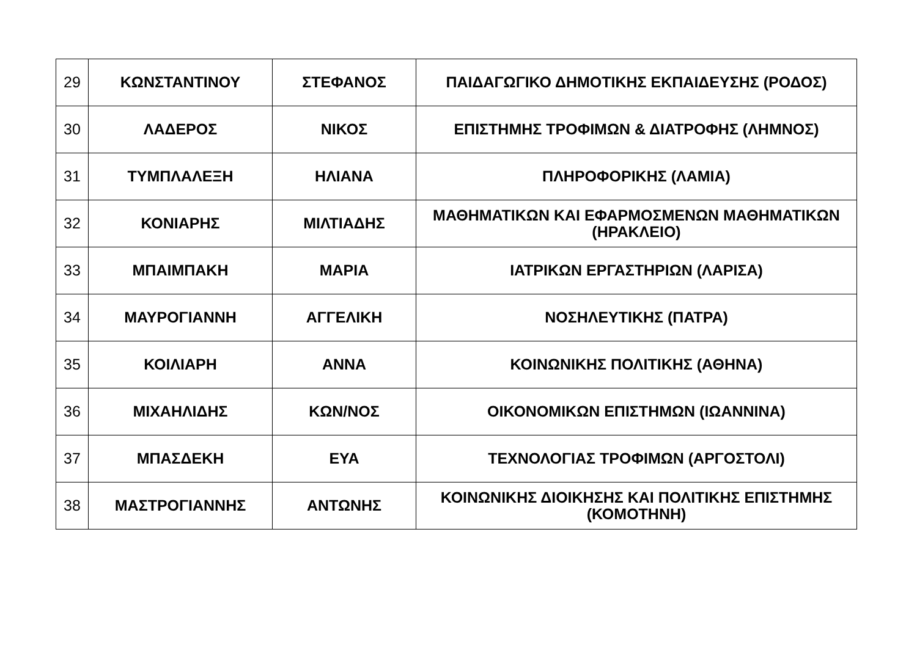| 29 | ΚΩΝΣΤΑΝΤΙΝΟΥ | ΣΤΕΦΑΝΟΣ | ΠΑΙΔΑΓΩΓΙΚΟ ΔΗΜΟΤΙΚΗΣ ΕΚΠΑΙΔΕΥΣΗΣ (ΡΟΔΟΣ) |
| 30 | ΛΑΔΕΡΟΣ | ΝΙΚΟΣ | ΕΠΙΣΤΗΜΗΣ ΤΡΟΦΙΜΩΝ & ΔΙΑΤΡΟΦΗΣ (ΛΗΜΝΟΣ) |
| 31 | ΤΥΜΠΛΑΛΕΞΗ | ΗΛΙΑΝΑ | ΠΛΗΡΟΦΟΡΙΚΗΣ (ΛΑΜΙΑ) |
| 32 | ΚΟΝΙΑΡΗΣ | ΜΙΛΤΙΑΔΗΣ | ΜΑΘΗΜΑΤΙΚΩΝ ΚΑΙ ΕΦΑΡΜΟΣΜΕΝΩΝ ΜΑΘΗΜΑΤΙΚΩΝ (ΗΡΑΚΛΕΙΟ) |
| 33 | ΜΠΑΙΜΠΑΚΗ | ΜΑΡΙΑ | ΙΑΤΡΙΚΩΝ ΕΡΓΑΣΤΗΡΙΩΝ (ΛΑΡΙΣΑ) |
| 34 | ΜΑΥΡΟΓΙΑΝΝΗ | ΑΓΓΕΛΙΚΗ | ΝΟΣΗΛΕΥΤΙΚΗΣ (ΠΑΤΡΑ) |
| 35 | ΚΟΙΛΙΑΡΗ | ΑΝΝΑ | ΚΟΙΝΩΝΙΚΗΣ ΠΟΛΙΤΙΚΗΣ (ΑΘΗΝΑ) |
| 36 | ΜΙΧΑΗΛΙΔΗΣ | ΚΩΝ/ΝΟΣ | ΟΙΚΟΝΟΜΙΚΩΝ ΕΠΙΣΤΗΜΩΝ (ΙΩΑΝΝΙΝΑ) |
| 37 | ΜΠΑΣΔΕΚΗ | ΕΥΑ | ΤΕΧΝΟΛΟΓΙΑΣ ΤΡΟΦΙΜΩΝ (ΑΡΓΟΣΤΟΛΙ) |
| 38 | ΜΑΣΤΡΟΓΙΑΝΝΗΣ | ΑΝΤΩΝΗΣ | ΚΟΙΝΩΝΙΚΗΣ ΔΙΟΙΚΗΣΗΣ ΚΑΙ ΠΟΛΙΤΙΚΗΣ ΕΠΙΣΤΗΜΗΣ (ΚΟΜΟΤΗΝΗ) |